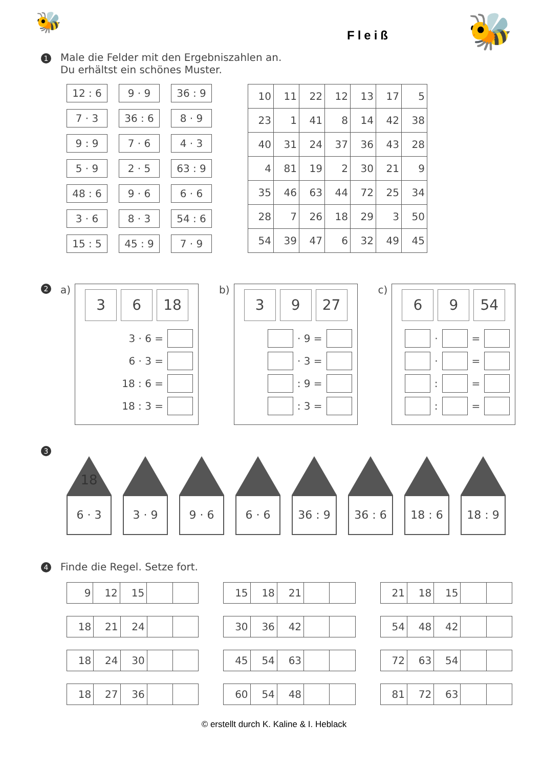🐝
Fleiß
🐝
1 Male die Felder mit den Ergebniszahlen an.
Du erhältst ein schönes Muster.
12 : 6
9 · 9
36 : 9
7 · 3
36 : 6
8 · 9
9 : 9
7 · 6
4 · 3
5 · 9
2 · 5
63 : 9
48 : 6
9 · 6
6 · 6
3 · 6
8 · 3
54 : 6
15 : 5
45 : 9
7 · 9
| 10 | 11 | 22 | 12 | 13 | 17 | 5 |
| 23 | 1 | 41 | 8 | 14 | 42 | 38 |
| 40 | 31 | 24 | 37 | 36 | 43 | 28 |
| 4 | 81 | 19 | 2 | 30 | 21 | 9 |
| 35 | 46 | 63 | 44 | 72 | 25 | 34 |
| 28 | 7 | 26 | 18 | 29 | 3 | 50 |
| 54 | 39 | 47 | 6 | 32 | 49 | 45 |
2 a)
3 6 18
3 · 6 =
6 · 3 =
18 : 6 =
18 : 3 =
b)
3 9 27
· 9 =
· 3 =
: 9 =
: 3 =
c)
6 9 54
· =
· =
: =
: =
3
18
6 · 3
3 · 9 9 · 6 6 · 6 36 : 9 36 : 6 18 : 6 18 : 9
4 Finde die Regel. Setze fort.
| 9 | 12 | 15 | | |
| 18 | 21 | 24 | | |
| 18 | 24 | 30 | | |
| 18 | 27 | 36 | | |
| 15 | 18 | 21 | | |
| 30 | 36 | 42 | | |
| 45 | 54 | 63 | | |
| 60 | 54 | 48 | | |
| 21 | 18 | 15 | | |
| 54 | 48 | 42 | | |
| 72 | 63 | 54 | | |
| 81 | 72 | 63 | | |
© erstellt durch K. Kaline & I. Heblack